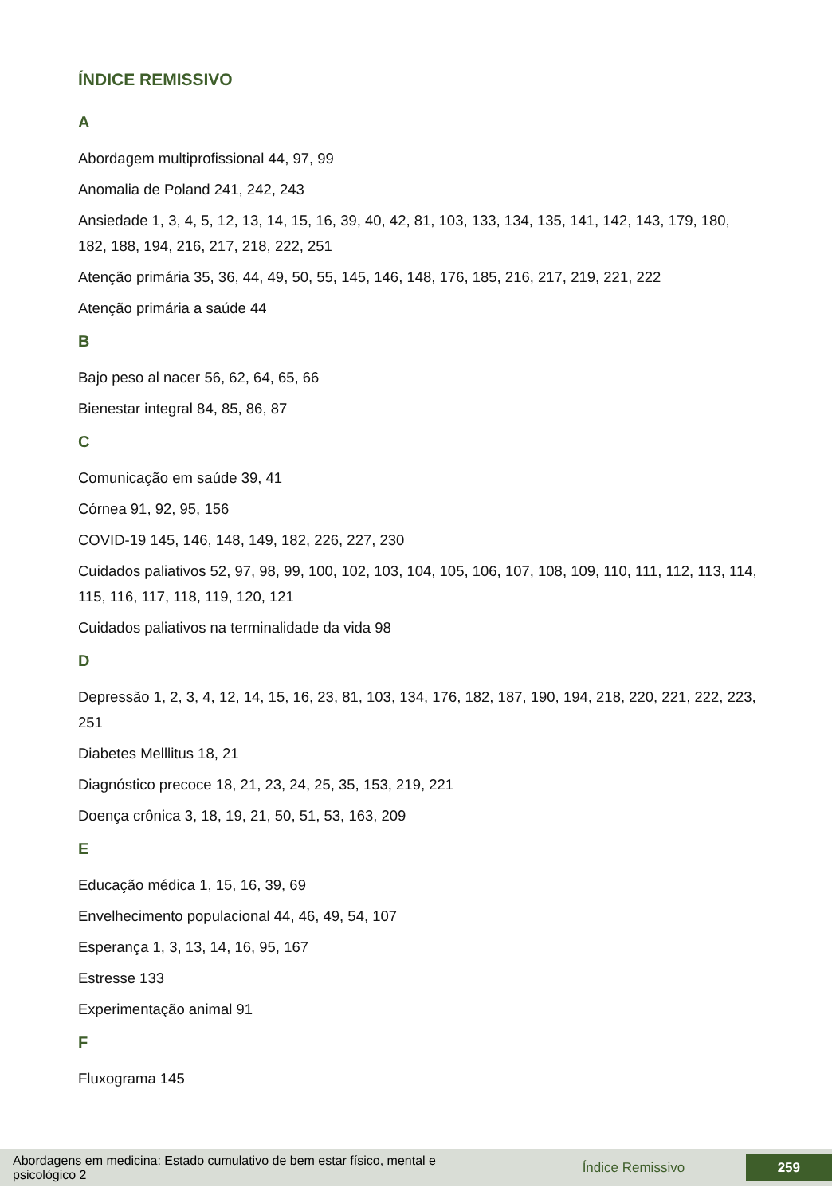ÍNDICE REMISSIVO
A
Abordagem multiprofissional 44, 97, 99
Anomalia de Poland 241, 242, 243
Ansiedade 1, 3, 4, 5, 12, 13, 14, 15, 16, 39, 40, 42, 81, 103, 133, 134, 135, 141, 142, 143, 179, 180, 182, 188, 194, 216, 217, 218, 222, 251
Atenção primária 35, 36, 44, 49, 50, 55, 145, 146, 148, 176, 185, 216, 217, 219, 221, 222
Atenção primária a saúde 44
B
Bajo peso al nacer 56, 62, 64, 65, 66
Bienestar integral 84, 85, 86, 87
C
Comunicação em saúde 39, 41
Córnea 91, 92, 95, 156
COVID-19 145, 146, 148, 149, 182, 226, 227, 230
Cuidados paliativos 52, 97, 98, 99, 100, 102, 103, 104, 105, 106, 107, 108, 109, 110, 111, 112, 113, 114, 115, 116, 117, 118, 119, 120, 121
Cuidados paliativos na terminalidade da vida 98
D
Depressão 1, 2, 3, 4, 12, 14, 15, 16, 23, 81, 103, 134, 176, 182, 187, 190, 194, 218, 220, 221, 222, 223, 251
Diabetes Melllitus 18, 21
Diagnóstico precoce 18, 21, 23, 24, 25, 35, 153, 219, 221
Doença crônica 3, 18, 19, 21, 50, 51, 53, 163, 209
E
Educação médica 1, 15, 16, 39, 69
Envelhecimento populacional 44, 46, 49, 54, 107
Esperança 1, 3, 13, 14, 16, 95, 167
Estresse 133
Experimentação animal 91
F
Fluxograma 145
Abordagens em medicina: Estado cumulativo de bem estar físico, mental e psicológico 2
Índice Remissivo
259